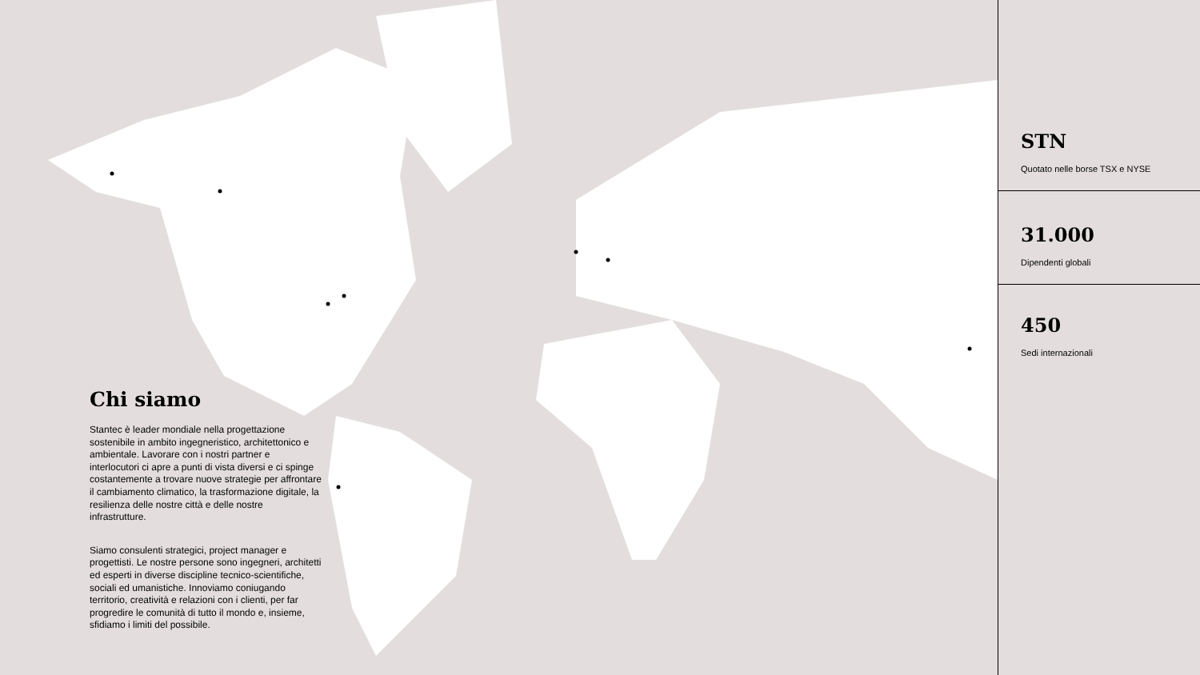Chi siamo
Stantec è leader mondiale nella progettazione sostenibile in ambito ingegneristico, architettonico e ambientale. Lavorare con i nostri partner e interlocutori ci apre a punti di vista diversi e ci spinge costantemente a trovare nuove strategie per affrontare il cambiamento climatico, la trasformazione digitale, la resilienza delle nostre città e delle nostre infrastrutture.
Siamo consulenti strategici, project manager e progettisti. Le nostre persone sono ingegneri, architetti ed esperti in diverse discipline tecnico-scientifiche, sociali ed umanistiche. Innoviamo coniugando territorio, creatività e relazioni con i clienti, per far progredire le comunità di tutto il mondo e, insieme, sfidiamo i limiti del possibile.
STN
Quotato nelle borse TSX e NYSE
31.000
Dipendenti globali
450
Sedi internazionali